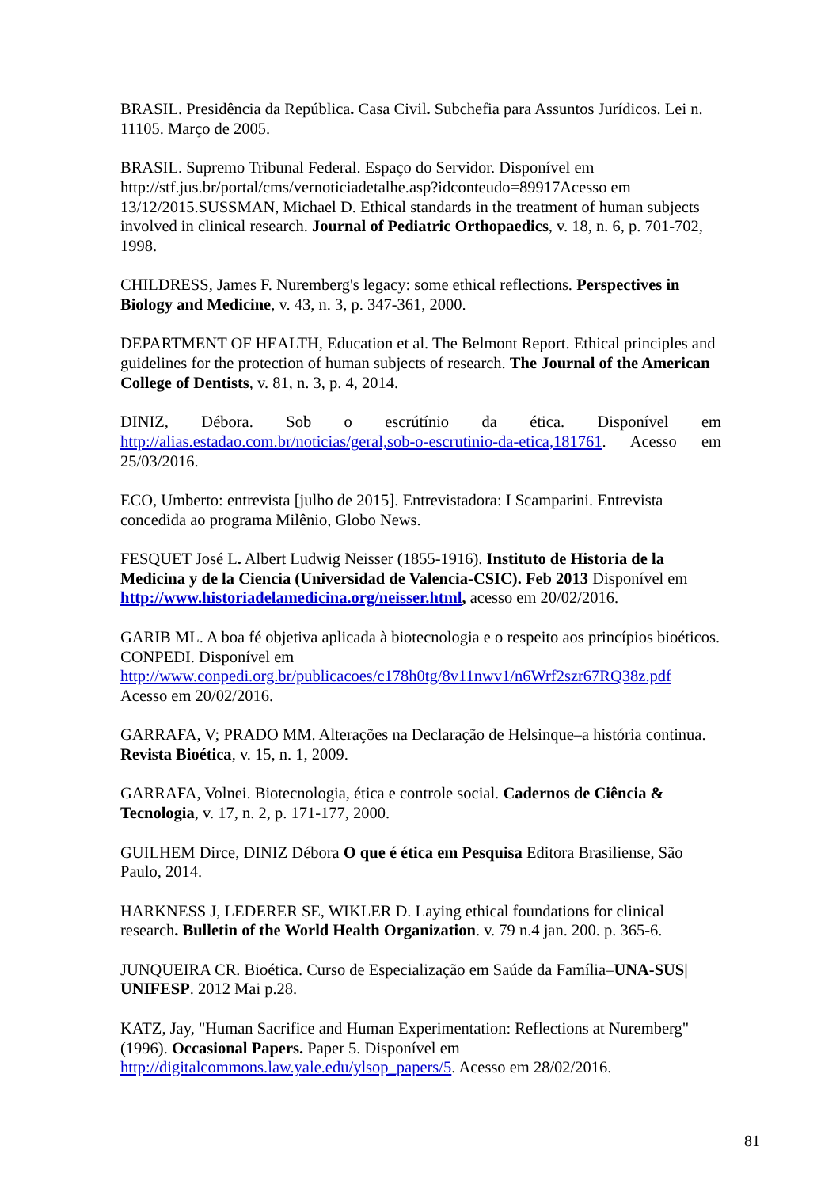BRASIL. Presidência da República. Casa Civil. Subchefia para Assuntos Jurídicos. Lei n. 11105. Março de 2005.
BRASIL. Supremo Tribunal Federal. Espaço do Servidor. Disponível em http://stf.jus.br/portal/cms/vernoticiadetalhe.asp?idconteudo=89917Acesso em 13/12/2015.SUSSMAN, Michael D. Ethical standards in the treatment of human subjects involved in clinical research. Journal of Pediatric Orthopaedics, v. 18, n. 6, p. 701-702, 1998.
CHILDRESS, James F. Nuremberg's legacy: some ethical reflections. Perspectives in Biology and Medicine, v. 43, n. 3, p. 347-361, 2000.
DEPARTMENT OF HEALTH, Education et al. The Belmont Report. Ethical principles and guidelines for the protection of human subjects of research. The Journal of the American College of Dentists, v. 81, n. 3, p. 4, 2014.
DINIZ, Débora. Sob o escrútínio da ética. Disponível em http://alias.estadao.com.br/noticias/geral,sob-o-escrutinio-da-etica,181761. Acesso em
25/03/2016.
ECO, Umberto: entrevista [julho de 2015]. Entrevistadora: I Scamparini. Entrevista concedida ao programa Milênio, Globo News.
FESQUET José L. Albert Ludwig Neisser (1855-1916). Instituto de Historia de la Medicina y de la Ciencia (Universidad de Valencia-CSIC). Feb 2013 Disponível em http://www.historiadelamedicina.org/neisser.html, acesso em 20/02/2016.
GARIB ML. A boa fé objetiva aplicada à biotecnologia e o respeito aos princípios bioéticos. CONPEDI. Disponível em
http://www.conpedi.org.br/publicacoes/c178h0tg/8v11nwv1/n6Wrf2szr67RQ38z.pdf
Acesso em 20/02/2016.
GARRAFA, V; PRADO MM. Alterações na Declaração de Helsinque–a história continua. Revista Bioética, v. 15, n. 1, 2009.
GARRAFA, Volnei. Biotecnologia, ética e controle social. Cadernos de Ciência & Tecnologia, v. 17, n. 2, p. 171-177, 2000.
GUILHEM Dirce, DINIZ Débora O que é ética em Pesquisa Editora Brasiliense, São Paulo, 2014.
HARKNESS J, LEDERER SE, WIKLER D. Laying ethical foundations for clinical research. Bulletin of the World Health Organization. v. 79 n.4 jan. 200. p. 365-6.
JUNQUEIRA CR. Bioética. Curso de Especialização em Saúde da Família–UNA-SUS| UNIFESP. 2012 Mai p.28.
KATZ, Jay, "Human Sacrifice and Human Experimentation: Reflections at Nuremberg" (1996). Occasional Papers. Paper 5. Disponível em
http://digitalcommons.law.yale.edu/ylsop_papers/5. Acesso em 28/02/2016.
81